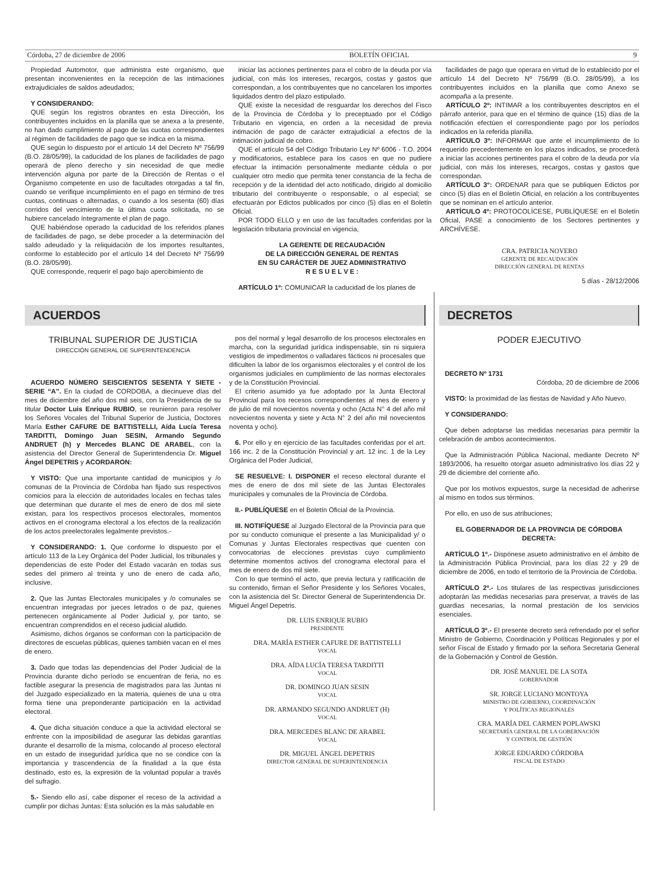Córdoba, 27 de diciembre de 2006 BOLETÍN OFICIAL 9
Propiedad Automotor, que administra este organismo, que presentan inconvenientes en la recepción de las intimaciones extrajudiciales de saldos adeudados;
Y CONSIDERANDO:
QUE según los registros obrantes en esta Dirección, los contribuyentes incluidos en la planilla que se anexa a la presente, no han dado cumplimiento al pago de las cuotas correspondientes al régimen de facilidades de pago que se indica en la misma.
QUE según lo dispuesto por el artículo 14 del Decreto Nº 756/99 (B.O. 28/05/99), la caducidad de los planes de facilidades de pago operará de pleno derecho y sin necesidad de que medie intervención alguna por parte de la Dirección de Rentas o el Organismo competente en uso de facultades otorgadas a tal fin, cuando se verifique incumplimiento en el pago en término de tres cuotas, continuas o alternadas, o cuando a los sesenta (60) días corridos del vencimiento de la última cuota solicitada, no se hubiere cancelado íntegramente el plan de pago.
QUE habiéndose operado la caducidad de los referidos planes de facilidades de pago, se debe proceder a la determinación del saldo adeudado y la reliquidación de los importes resultantes, conforme lo establecido por el artículo 14 del Decreto Nº 756/99 (B.O. 28/05/99).
QUE corresponde, requerir el pago bajo apercibimiento de
iniciar las acciones pertinentes para el cobro de la deuda por vía judicial, con más los intereses, recargos, costas y gastos que correspondan, a los contribuyentes que no cancelaren los importes liquidados dentro del plazo estipulado.
QUE existe la necesidad de resguardar los derechos del Fisco de la Provincia de Córdoba y lo preceptuado por el Código Tributario en vigencia, en orden a la necesidad de previa intimación de pago de carácter extrajudicial a efectos de la intimación judicial de cobro.
QUE el artículo 54 del Código Tributario Ley Nº 6006 - T.O. 2004 y modificatorios, establece para los casos en que no pudiere efectuar la intimación personalmente mediante cédula o por cualquier otro medio que permita tener constancia de la fecha de recepción y de la identidad del acto notificado, dirigido al domicilio tributario del contribuyente o responsable, o al especial; se efectuarán por Edictos publicados por cinco (5) días en el Boletín Oficial.
POR TODO ELLO y en uso de las facultades conferidas por la legislación tributaria provincial en vigencia,
LA GERENTE DE RECAUDACIÓN
DE LA DIRECCIÓN GENERAL DE RENTAS
EN SU CARÁCTER DE JUEZ ADMINISTRATIVO
R E S U E L V E :
ARTÍCULO 1º: COMUNICAR la caducidad de los planes de
facilidades de pago que operara en virtud de lo establecido por el artículo 14 del Decreto Nº 756/99 (B.O. 28/05/99), a los contribuyentes incluidos en la planilla que como Anexo se acompaña a la presente.
ARTÍCULO 2º: INTIMAR a los contribuyentes descriptos en el párrafo anterior, para que en el término de quince (15) días de la notificación efectúen el correspondiente pago por los períodos indicados en la referida planilla.
ARTÍCULO 3º: INFORMAR que ante el incumplimiento de lo requerido precedentemente en los plazos indicados, se procederá a iniciar las acciones pertinentes para el cobro de la deuda por vía judicial, con más los intereses, recargos, costas y gastos que correspondan.
ARTÍCULO 3°: ORDENAR para que se publiquen Edictos por cinco (5) días en el Boletín Oficial, en relación a los contribuyentes que se nominan en el artículo anterior.
ARTÍCULO 4º: PROTOCOLÍCESE, PUBLÍQUESE en el Boletín Oficial, PASE a conocimiento de los Sectores pertinentes y ARCHÍVESE.
CRA. PATRICIA NOVERO
GERENTE DE RECAUDACIÓN
DIRECCIÓN GENERAL DE RENTAS
5 días - 28/12/2006
ACUERDOS
TRIBUNAL SUPERIOR DE JUSTICIA
DIRECCIÓN GENERAL DE SUPERINTENDENCIA
ACUERDO NÚMERO SEISCIENTOS SESENTA Y SIETE - SERIE “A”. En la ciudad de CORDOBA, a diecinueve días del mes de diciembre del año dos mil seis, con la Presidencia de su titular Doctor Luis Enrique RUBIO, se reunieron para resolver los Señores Vocales del Tribunal Superior de Justicia, Doctores María Esther CAFURE DE BATTISTELLI, Aída Lucía Teresa TARDITTI, Domingo Juan SESIN, Armando Segundo ANDRUET (h) y Mercedes BLANC DE ARABEL, con la asistencia del Director General de Superintendencia Dr. Miguel Ángel DEPETRIS y ACORDARON:
Y VISTO: Que una importante cantidad de municipios y /o comunas de la Provincia de Córdoba han fijado sus respectivos comicios para la elección de autoridades locales en fechas tales que determinan que durante el mes de enero de dos mil siete existan, para los respectivos procesos electorales, momentos activos en el cronograma electoral a los efectos de la realización de los actos preelectorales legalmente previstos.-
Y CONSIDERANDO: 1. Que conforme lo dispuesto por el artículo 113 de la Ley Orgánica del Poder Judicial, los tribunales y dependencias de este Poder del Estado vacarán en todas sus sedes del primero al treinta y uno de enero de cada año, inclusive.
2. Que las Juntas Electorales municipales y /o comunales se encuentran integradas por jueces letrados o de paz, quienes pertenecen orgánicamente al Poder Judicial y, por tanto, se encuentran comprendidos en el receso judicial aludido.
Asimismo, dichos órganos se conforman con la participación de directores de escuelas públicas, quienes también vacan en el mes de enero.
3. Dado que todas las dependencias del Poder Judicial de la Provincia durante dicho período se encuentran de feria, no es factible asegurar la presencia de magistrados para las Juntas ni del Juzgado especializado en la materia, quienes de una u otra forma tiene una preponderante participación en la actividad electoral.
4. Que dicha situación conduce a que la actividad electoral se enfrente con la imposibilidad de asegurar las debidas garantías durante el desarrollo de la misma, colocando al proceso electoral en un estado de inseguridad jurídica que no se condice con la importancia y trascendencia de la finalidad a la que ésta destinado, esto es, la expresión de la voluntad popular a través del sufragio.
5.- Siendo ello así, cabe disponer el receso de la actividad a cumplir por dichas Juntas: Esta solución es la más saludable en
pos del normal y legal desarrollo de los procesos electorales en marcha, con la seguridad jurídica indispensable, sin ni siquiera vestigios de impedimentos o valladares fácticos ni procesales que dificulten la labor de los organismos electorales y el control de los organismos judiciales en cumplimiento de las normas electorales y de la Constitución Provincial.
El criterio asumido ya fue adoptado por la Junta Electoral Provincial para los recesos correspondientes al mes de enero y de julio de mil novecientos noventa y ocho (Acta N° 4 del año mil novecientos noventa y siete y Acta N° 2 del año mil novecientos noventa y ocho).
6. Por ello y en ejercicio de las facultades conferidas por el art. 166 inc. 2 de la Constitución Provincial y art. 12 inc. 1 de la Ley Orgánica del Poder Judicial,
SE RESUELVE: I. DISPONER el receso electoral durante el mes de enero de dos mil siete de las Juntas Electorales municipales y comunales de la Provincia de Córdoba.
II.- PUBLÍQUESE en el Boletín Oficial de la Provincia.
III. NOTIFÍQUESE al Juzgado Electoral de la Provincia para que por su conducto comunique el presente a las Municipalidad y/ o Comunas y Juntas Electorales respectivas que cuenten con convocatorias de elecciones previstas cuyo cumplimiento determine momentos activos del cronograma electoral para el mes de enero de dos mil siete.
Con lo que terminó el acto, que previa lectura y ratificación de su contenido, firman el Señor Presidente y los Señores Vocales, con la asistencia del Sr. Director General de Superintendencia Dr. Miguel Ángel Depetris.
DR. LUIS ENRIQUE RUBIO
PRESIDENTE
DRA. MARÍA ESTHER CAFURE DE BATTISTELLI
VOCAL
DRA. AÍDA LUCÍA TERESA TARDITTI
VOCAL
DR. DOMINGO JUAN SESIN
VOCAL
DR. ARMANDO SEGUNDO ANDRUET (H)
VOCAL
DRA. MERCEDES BLANC DE ARABEL
VOCAL
DR. MIGUEL ÁNGEL DEPETRIS
DIRECTOR GENERAL DE SUPERINTENDENCIA
DECRETOS
PODER EJECUTIVO
DECRETO Nº 1731
Córdoba, 20 de diciembre de 2006
VISTO: la proximidad de las fiestas de Navidad y Año Nuevo.
Y CONSIDERANDO:
Que deben adoptarse las medidas necesarias para permitir la celebración de ambos acontecimientos.
Que la Administración Pública Nacional, mediante Decreto Nº 1893/2006, ha resuelto otorgar asueto administrativo los días 22 y 29 de diciembre del corriente año.
Que por los motivos expuestos, surge la necesidad de adherirse al mismo en todos sus términos.
Por ello, en uso de sus atribuciones;
EL GOBERNADOR DE LA PROVINCIA DE CÓRDOBA
DECRETA:
ARTÍCULO 1º.- Dispónese asueto administrativo en el ámbito de la Administración Pública Provincial, para los días 22 y 29 de diciembre de 2006, en todo el territorio de la Provincia de Córdoba.
ARTÍCULO 2º.- Los titulares de las respectivas jurisdicciones adoptarán las medidas necesarias para preservar, a través de las guardias necesarias, la normal prestación de los servicios esenciales.
ARTÍCULO 3º.- El presente decreto será refrendado por el señor Ministro de Gobierno, Coordinación y Políticas Regionales y por el señor Fiscal de Estado y firmado por la señora Secretaria General de la Gobernación y Control de Gestión.
DR. JOSÉ MANUEL DE LA SOTA
GOBERNADOR
SR. JORGE LUCIANO MONTOYA
MINISTRO DE GOBIERNO, COORDINACIÓN
Y POLÍTICAS REGIONALES
CRA. MARÍA DEL CARMEN POPLAWSKI
SECRETARÍA GENERAL DE LA GOBERNACIÓN
Y CONTROL DE GESTIÓN
JORGE EDUARDO CÓRDOBA
FISCAL DE ESTADO